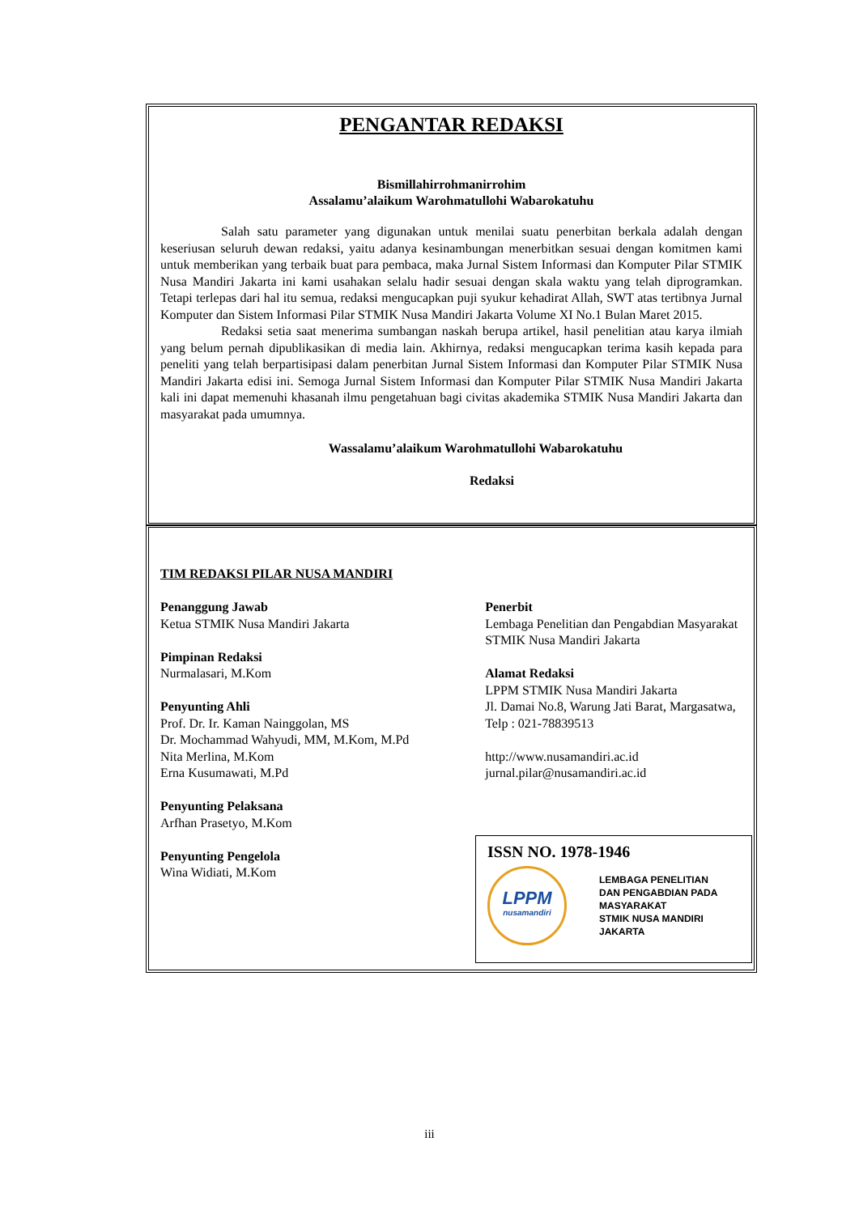PENGANTAR REDAKSI
Bismillahirrohmanirrohim
Assalamu’alaikum Warohmatullohi Wabarokatuhu
Salah satu parameter yang digunakan untuk menilai suatu penerbitan berkala adalah dengan keseriusan seluruh dewan redaksi, yaitu adanya kesinambungan menerbitkan sesuai dengan komitmen kami untuk memberikan yang terbaik buat para pembaca, maka Jurnal Sistem Informasi dan Komputer Pilar STMIK Nusa Mandiri Jakarta ini kami usahakan selalu hadir sesuai dengan skala waktu yang telah diprogramkan. Tetapi terlepas dari hal itu semua, redaksi mengucapkan puji syukur kehadirat Allah, SWT atas tertibnya Jurnal Komputer dan Sistem Informasi Pilar STMIK Nusa Mandiri Jakarta Volume XI No.1 Bulan Maret 2015.
Redaksi setia saat menerima sumbangan naskah berupa artikel, hasil penelitian atau karya ilmiah yang belum pernah dipublikasikan di media lain. Akhirnya, redaksi mengucapkan terima kasih kepada para peneliti yang telah berpartisipasi dalam penerbitan Jurnal Sistem Informasi dan Komputer Pilar STMIK Nusa Mandiri Jakarta edisi ini. Semoga Jurnal Sistem Informasi dan Komputer Pilar STMIK Nusa Mandiri Jakarta kali ini dapat memenuhi khasanah ilmu pengetahuan bagi civitas akademika STMIK Nusa Mandiri Jakarta dan masyarakat pada umumnya.
Wassalamu’alaikum Warohmatullohi Wabarokatuhu
Redaksi
TIM REDAKSI PILAR NUSA MANDIRI
Penanggung Jawab
Ketua STMIK Nusa Mandiri Jakarta
Pimpinan Redaksi
Nurmalasari, M.Kom
Penyunting Ahli
Prof. Dr. Ir. Kaman Nainggolan, MS
Dr. Mochammad Wahyudi, MM, M.Kom, M.Pd
Nita Merlina, M.Kom
Erna Kusumawati, M.Pd
Penyunting Pelaksana
Arfhan Prasetyo, M.Kom
Penyunting Pengelola
Wina Widiati, M.Kom
Penerbit
Lembaga Penelitian dan Pengabdian Masyarakat STMIK Nusa Mandiri Jakarta
Alamat Redaksi
LPPM STMIK Nusa Mandiri Jakarta
Jl. Damai No.8, Warung Jati Barat, Margasatwa, Telp : 021-78839513
http://www.nusamandiri.ac.id
jurnal.pilar@nusamandiri.ac.id
ISSN NO. 1978-1946
LPPM
nusamandiri
LEMBAGA PENELITIAN
DAN PENGABDIAN PADA
MASYARAKAT
STMIK NUSA MANDIRI
JAKARTA
iii